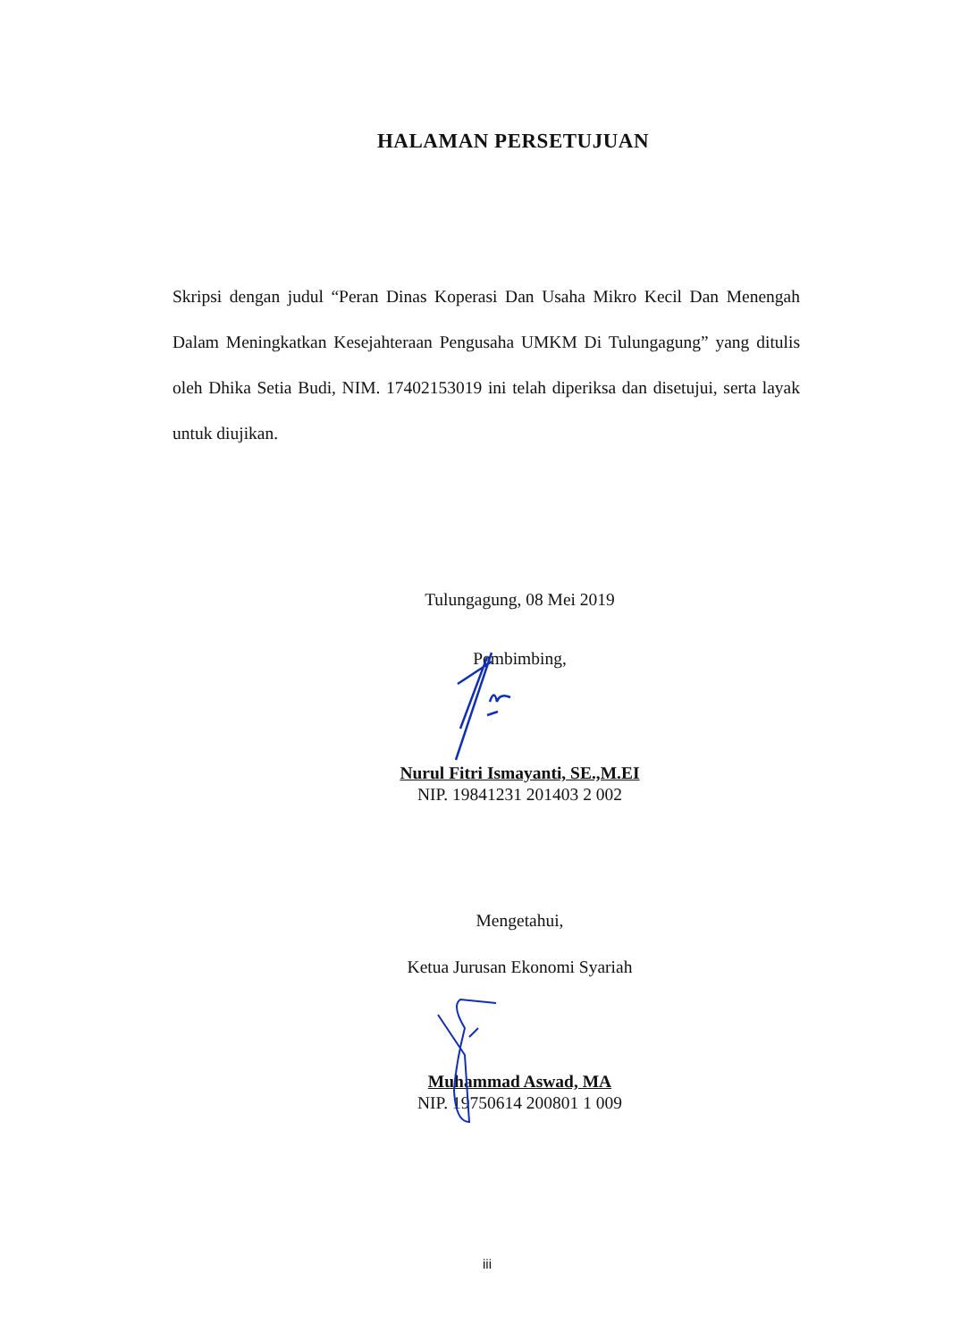HALAMAN PERSETUJUAN
Skripsi dengan judul “Peran Dinas Koperasi Dan Usaha Mikro Kecil Dan Menengah Dalam Meningkatkan Kesejahteraan Pengusaha UMKM Di Tulungagung” yang ditulis oleh Dhika Setia Budi, NIM. 17402153019 ini telah diperiksa dan disetujui, serta layak untuk diujikan.
Tulungagung, 08 Mei 2019
Pembimbing,
Nurul Fitri Ismayanti, SE.,M.EI
NIP. 19841231 201403 2 002
Mengetahui,
Ketua Jurusan Ekonomi Syariah
Muhammad Aswad, MA
NIP. 19750614 200801 1 009
iii